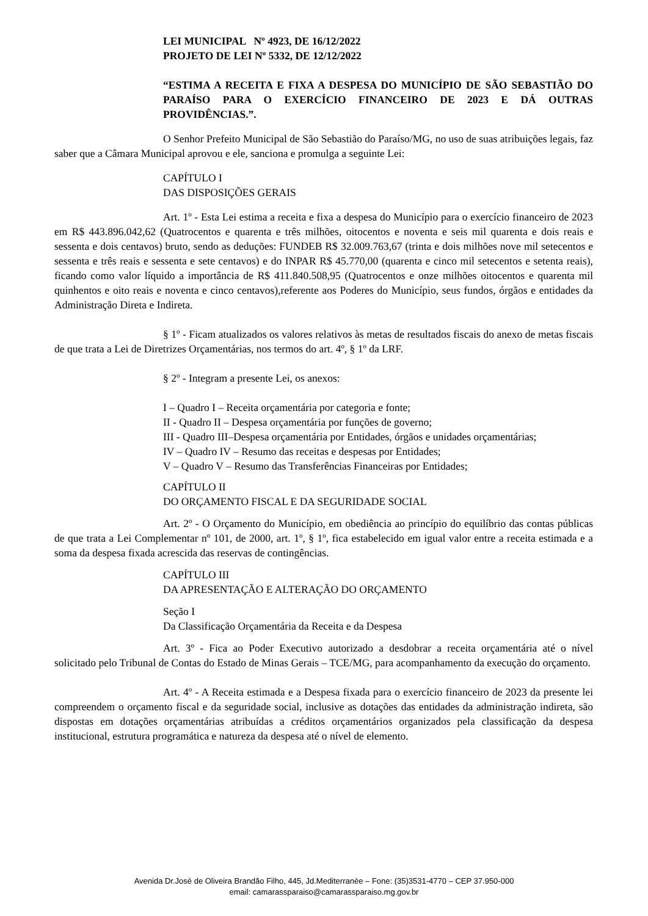LEI MUNICIPAL Nº 4923, DE 16/12/2022
PROJETO DE LEI Nº 5332, DE 12/12/2022
“ESTIMA A RECEITA E FIXA A DESPESA DO MUNICÍPIO DE SÃO SEBASTIÃO DO PARAÍSO PARA O EXERCÍCIO FINANCEIRO DE 2023 E DÁ OUTRAS PROVIDÊNCIAS.”.
O Senhor Prefeito Municipal de São Sebastião do Paraíso/MG, no uso de suas atribuições legais, faz saber que a Câmara Municipal aprovou e ele, sanciona e promulga a seguinte Lei:
CAPÍTULO I
DAS DISPOSIÇÕES GERAIS
Art. 1º - Esta Lei estima a receita e fixa a despesa do Município para o exercício financeiro de 2023 em R$ 443.896.042,62 (Quatrocentos e quarenta e três milhões, oitocentos e noventa e seis mil quarenta e dois reais e sessenta e dois centavos) bruto, sendo as deduções: FUNDEB R$ 32.009.763,67 (trinta e dois milhões nove mil setecentos e sessenta e três reais e sessenta e sete centavos) e do INPAR R$ 45.770,00 (quarenta e cinco mil setecentos e setenta reais), ficando como valor líquido a importância de R$ 411.840.508,95 (Quatrocentos e onze milhões oitocentos e quarenta mil quinhentos e oito reais e noventa e cinco centavos),referente aos Poderes do Município, seus fundos, órgãos e entidades da Administração Direta e Indireta.
§ 1º - Ficam atualizados os valores relativos às metas de resultados fiscais do anexo de metas fiscais de que trata a Lei de Diretrizes Orçamentárias, nos termos do art. 4º, § 1º da LRF.
§ 2º - Integram a presente Lei, os anexos:
I – Quadro I – Receita orçamentária por categoria e fonte;
II - Quadro II – Despesa orçamentária por funções de governo;
III - Quadro III–Despesa orçamentária por Entidades, órgãos e unidades orçamentárias;
IV – Quadro IV – Resumo das receitas e despesas por Entidades;
V – Quadro V – Resumo das Transferências Financeiras por Entidades;
CAPÍTULO II
DO ORÇAMENTO FISCAL E DA SEGURIDADE SOCIAL
Art. 2º - O Orçamento do Município, em obediência ao princípio do equilíbrio das contas públicas de que trata a Lei Complementar nº 101, de 2000, art. 1º, § 1º, fica estabelecido em igual valor entre a receita estimada e a soma da despesa fixada acrescida das reservas de contingências.
CAPÍTULO III
DA APRESENTAÇÃO E ALTERAÇÃO DO ORÇAMENTO
Seção I
Da Classificação Orçamentária da Receita e da Despesa
Art. 3º - Fica ao Poder Executivo autorizado a desdobrar a receita orçamentária até o nível solicitado pelo Tribunal de Contas do Estado de Minas Gerais – TCE/MG, para acompanhamento da execução do orçamento.
Art. 4º - A Receita estimada e a Despesa fixada para o exercício financeiro de 2023 da presente lei compreendem o orçamento fiscal e da seguridade social, inclusive as dotações das entidades da administração indireta, são dispostas em dotações orçamentárias atribuídas a créditos orçamentários organizados pela classificação da despesa institucional, estrutura programática e natureza da despesa até o nível de elemento.
Avenida Dr.José de Oliveira Brandão Filho, 445, Jd.Mediterranèe – Fone: (35)3531-4770 – CEP 37.950-000
email: camarassparaiso@camarassparaiso.mg.gov.br